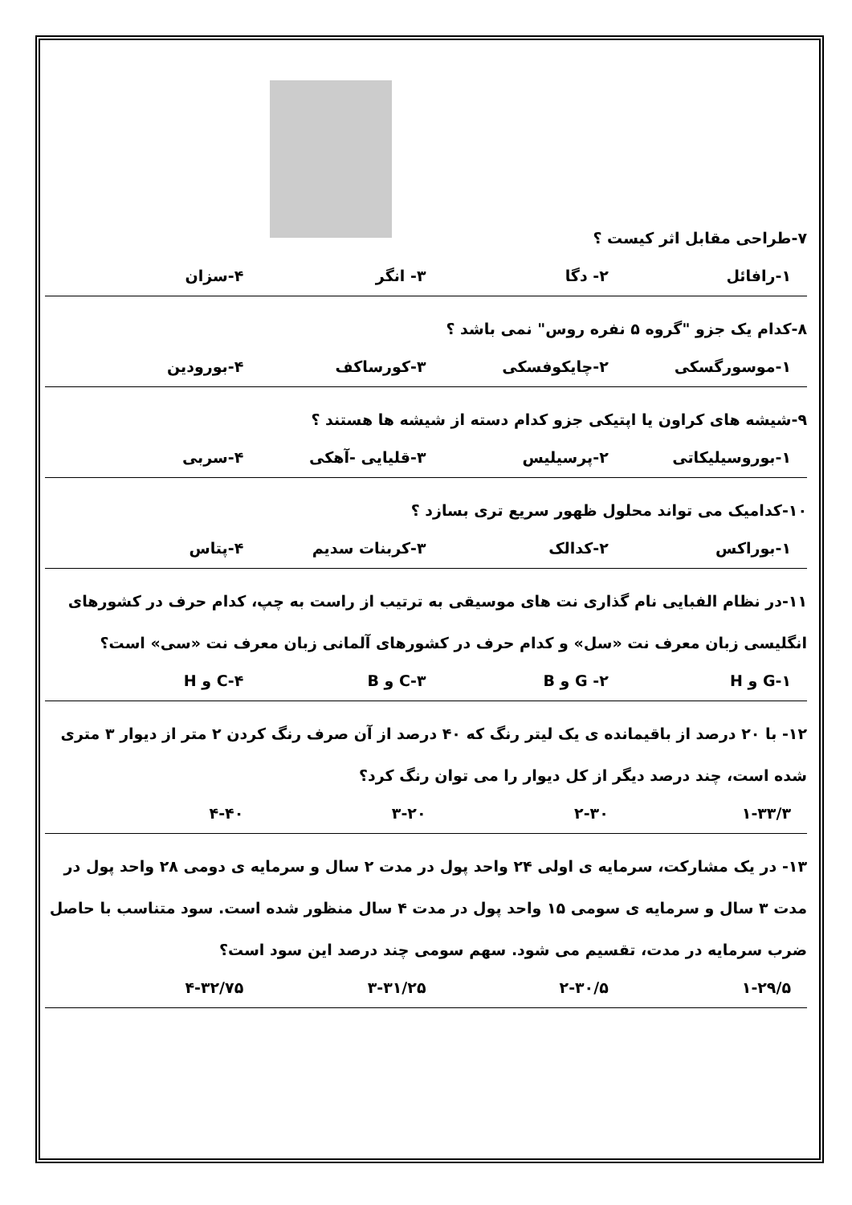۷-طراحی مقابل اثر کیست ؟
۱-رافائل ۲- دگا ۳- انگر ۴-سزان
۸-کدام یک جزو "گروه ۵ نفره روس" نمی باشد ؟
۱-موسورگسکی ۲-چایکوفسکی ۳-کورساکف ۴-بورودین
۹-شیشه های کراون یا اپتیکی جزو کدام دسته از شیشه ها هستند ؟
۱-بوروسیلیکاتی ۲-پرسیلیس ۳-قلیایی -آهکی ۴-سربی
۱۰-کدامیک می تواند محلول ظهور سریع تری بسازد ؟
۱-بوراکس ۲-کدالک ۳-کربنات سدیم ۴-پتاس
۱۱-در نظام الفبایی نام گذاری نت های موسیقی به ترتیب از راست به چپ، کدام حرف در کشورهای انگلیسی زبان معرف نت «سل» و کدام حرف در کشورهای آلمانی زبان معرف نت «سی» است؟
۱-G و H ۲- G و B ۳-C و B ۴-C و H
۱۲- با ۲۰ درصد از باقیمانده ی یک لیتر رنگ که ۴۰ درصد از آن صرف رنگ کردن ۲ متر از دیوار ۳ متری شده است، چند درصد دیگر از کل دیوار را می توان رنگ کرد؟
۱-۳۳/۳ ۲-۳۰ ۳-۲۰ ۴-۴۰
۱۳- در یک مشارکت، سرمایه ی اولی ۲۴ واحد پول در مدت ۲ سال و سرمایه ی دومی ۲۸ واحد پول در مدت ۳ سال و سرمایه ی سومی ۱۵ واحد پول در مدت ۴ سال منظور شده است. سود متناسب با حاصل ضرب سرمایه در مدت، تقسیم می شود. سهم سومی چند درصد این سود است؟
۱-۲۹/۵ ۲-۳۰/۵ ۳-۳۱/۲۵ ۴-۳۲/۷۵